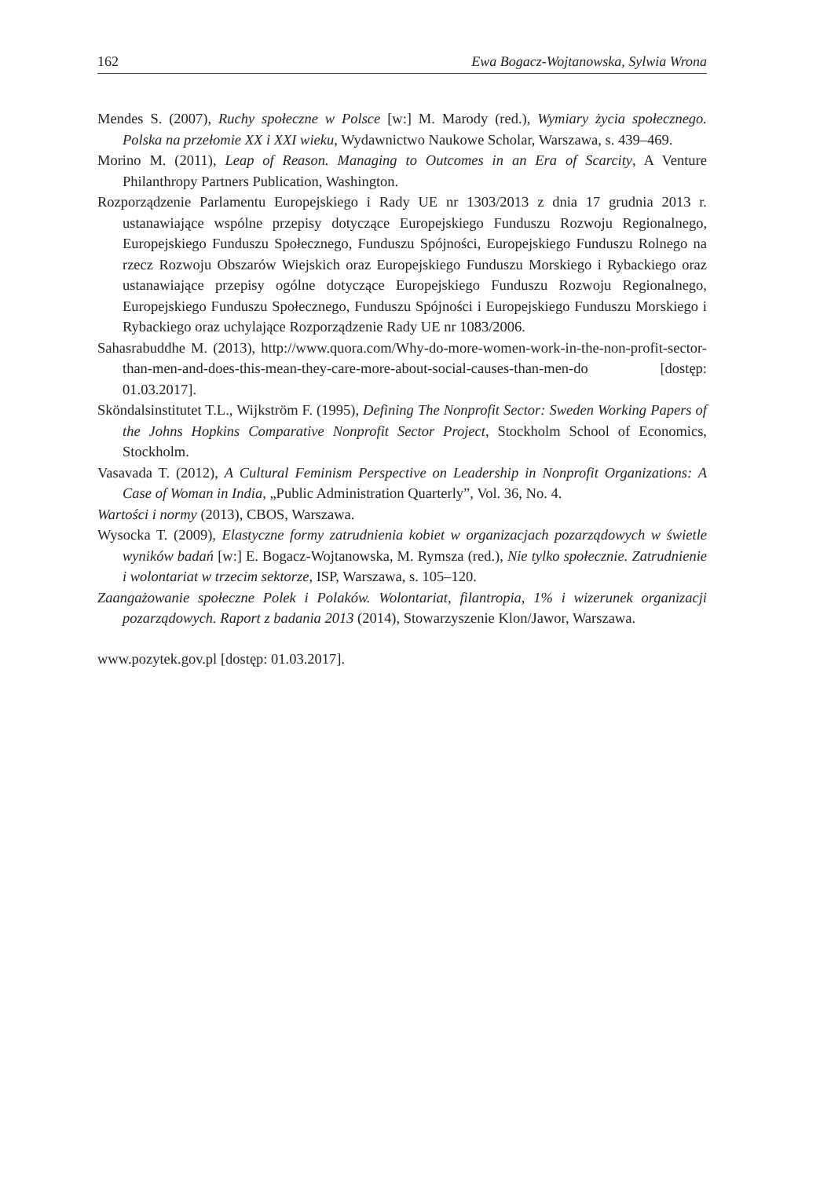162 Ewa Bogacz-Wojtanowska, Sylwia Wrona
Mendes S. (2007), Ruchy społeczne w Polsce [w:] M. Marody (red.), Wymiary życia społecznego. Polska na przełomie XX i XXI wieku, Wydawnictwo Naukowe Scholar, Warszawa, s. 439–469.
Morino M. (2011), Leap of Reason. Managing to Outcomes in an Era of Scarcity, A Venture Philanthropy Partners Publication, Washington.
Rozporządzenie Parlamentu Europejskiego i Rady UE nr 1303/2013 z dnia 17 grudnia 2013 r. ustanawiające wspólne przepisy dotyczące Europejskiego Funduszu Rozwoju Regionalnego, Europejskiego Funduszu Społecznego, Funduszu Spójności, Europejskiego Funduszu Rolnego na rzecz Rozwoju Obszarów Wiejskich oraz Europejskiego Funduszu Morskiego i Rybackiego oraz ustanawiające przepisy ogólne dotyczące Europejskiego Funduszu Rozwoju Regionalnego, Europejskiego Funduszu Społecznego, Funduszu Spójności i Europejskiego Funduszu Morskiego i Rybackiego oraz uchylające Rozporządzenie Rady UE nr 1083/2006.
Sahasrabuddhe M. (2013), http://www.quora.com/Why-do-more-women-work-in-the-non-profit-sector-than-men-and-does-this-mean-they-care-more-about-social-causes-than-men-do [dostęp: 01.03.2017].
Sköndalsinstitutet T.L., Wijkström F. (1995), Defining The Nonprofit Sector: Sweden Working Papers of the Johns Hopkins Comparative Nonprofit Sector Project, Stockholm School of Economics, Stockholm.
Vasavada T. (2012), A Cultural Feminism Perspective on Leadership in Nonprofit Organizations: A Case of Woman in India, „Public Administration Quarterly”, Vol. 36, No. 4.
Wartości i normy (2013), CBOS, Warszawa.
Wysocka T. (2009), Elastyczne formy zatrudnienia kobiet w organizacjach pozarządowych w świetle wyników badań [w:] E. Bogacz-Wojtanowska, M. Rymsza (red.), Nie tylko społecznie. Zatrudnienie i wolontariat w trzecim sektorze, ISP, Warszawa, s. 105–120.
Zaangażowanie społeczne Polek i Polaków. Wolontariat, filantropia, 1% i wizerunek organizacji pozarządowych. Raport z badania 2013 (2014), Stowarzyszenie Klon/Jawor, Warszawa.
www.pozytek.gov.pl [dostęp: 01.03.2017].